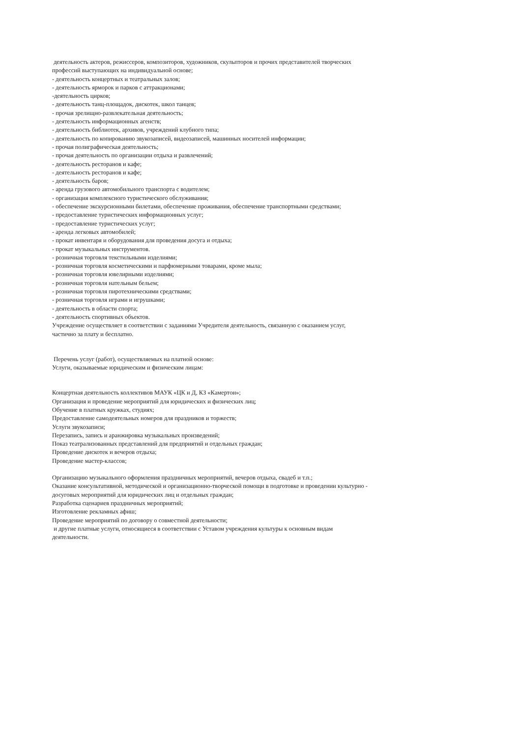деятельность актеров, режиссеров, композиторов, художников, скульпторов и прочих представителей творческих профессий выступающих на индивидуальной основе;
- деятельность концертных и театральных залов;
- деятельность ярморок и парков с аттракционами;
-деятельность цирков;
- деятельность танц-площадок, дискотек, школ танцев;
- прочая зрелищно-развлекательная деятельность;
- деятельность информационных агенств;
- деятельность библиотек, архивов, учреждений клубного типа;
- деятельность по копированию звукозаписей, видеозаписей, машинных носителей информации;
- прочая полиграфическая деятельность;
- прочая деятельность по организации отдыха и развлечений;
- деятельность ресторанов и кафе;
- деятельность ресторанов и кафе;
- деятельность баров;
- аренда грузового автомобильного транспорта с водителем;
- организация комплексного туристического обслуживания;
- обеспечение экскурсионными билетами, обеспечение проживания, обеспечение транспортными средствами;
- предоставление туристических информационных услуг;
- предоставление туристических услуг;
- аренда легковых автомобилей;
- прокат инвентаря и оборудования для проведения досуга и отдыха;
- прокат музыкальных инструментов.
- розничная торговля текстильными изделиями;
- розничная торговля косметическими и парфюмерными товарами, кроме мыла;
- розничная торговля ювелирными изделиями;
- розничная торговля нательным бельем;
- розничная торговля пиротехническими средствами;
- розничная торговля играми и игрушками;
- деятельность в области спорта;
- деятельность спортивных объектов.
Учреждение осуществляет в соответствии с заданиями Учредителя деятельность, связанную с оказанием услуг, частично за плату и бесплатно.
Перечень услуг (работ), осуществляемых на платной основе:
Услуги, оказываемые юридическим и физическим лицам:
Концертная деятельность коллективов МАУК «ЦК и Д, КЗ «Камертон»;
Организация и проведение мероприятий для юридических и физических лиц;
Обучение в платных кружках, студиях;
Предоставление самодеятельных номеров для праздников и торжеств;
Услуги звукозаписи;
Перезапись, запись и аранжировка музыкальных произведений;
Показ театрализованных представлений для предприятий и отдельных граждан;
Проведение дискотек и вечеров отдыха;
Проведение мастер-классов;
Организацию музыкального оформления праздничных мероприятий, вечеров отдыха, свадеб и т.п.;
Оказание консультативной, методической и организационно-творческой помощи в подготовке и проведении культурно - досуговых мероприятий для юридических лиц и отдельных граждан;
Разработка сценариев праздничных мероприятий;
Изготовление рекламных афиш;
Проведение мероприятий по договору о совместной деятельности;
и другие платные услуги, относящиеся в соответствии с Уставом учреждения культуры к основным видам деятельности.